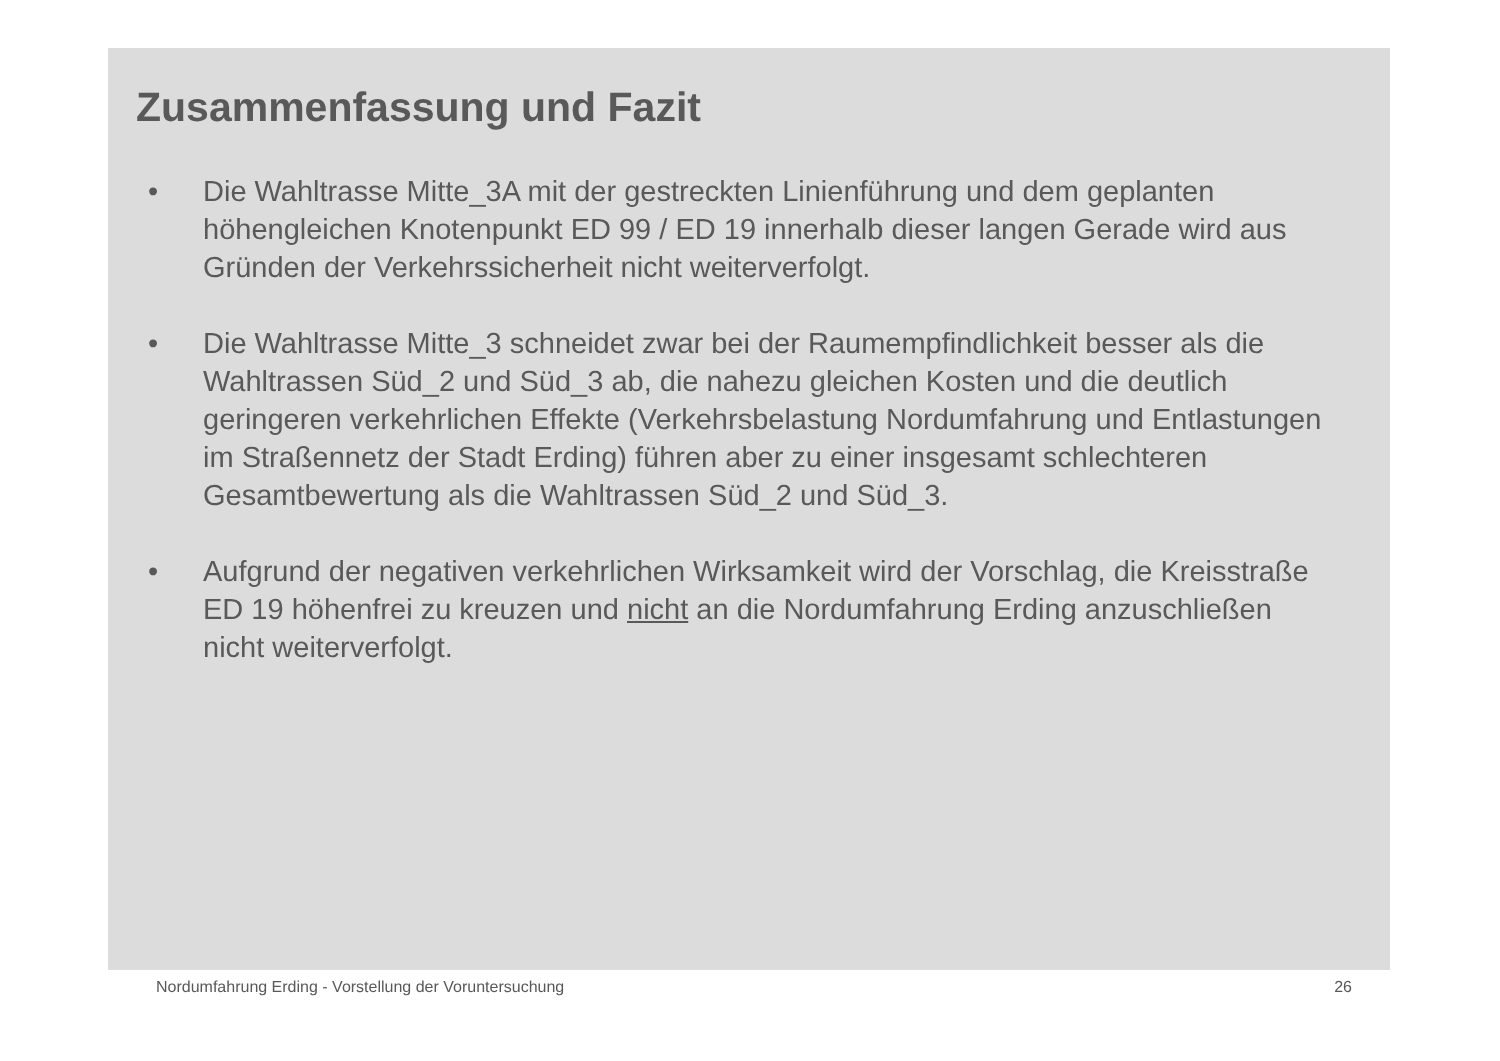Zusammenfassung und Fazit
• Die Wahltrasse Mitte_3A mit der gestreckten Linienführung und dem geplanten höhengleichen Knotenpunkt ED 99 / ED 19 innerhalb dieser langen Gerade wird aus Gründen der Verkehrssicherheit nicht weiterverfolgt.
• Die Wahltrasse Mitte_3 schneidet zwar bei der Raumempfindlichkeit besser als die Wahltrassen Süd_2 und Süd_3 ab, die nahezu gleichen Kosten und die deutlich geringeren verkehrlichen Effekte (Verkehrsbelastung Nordumfahrung und Entlastungen im Straßennetz der Stadt Erding) führen aber zu einer insgesamt schlechteren Gesamtbewertung als die Wahltrassen Süd_2 und Süd_3.
• Aufgrund der negativen verkehrlichen Wirksamkeit wird der Vorschlag, die Kreisstraße ED 19 höhenfrei zu kreuzen und nicht an die Nordumfahrung Erding anzuschließen nicht weiterverfolgt.
Nordumfahrung Erding - Vorstellung der Voruntersuchung 26